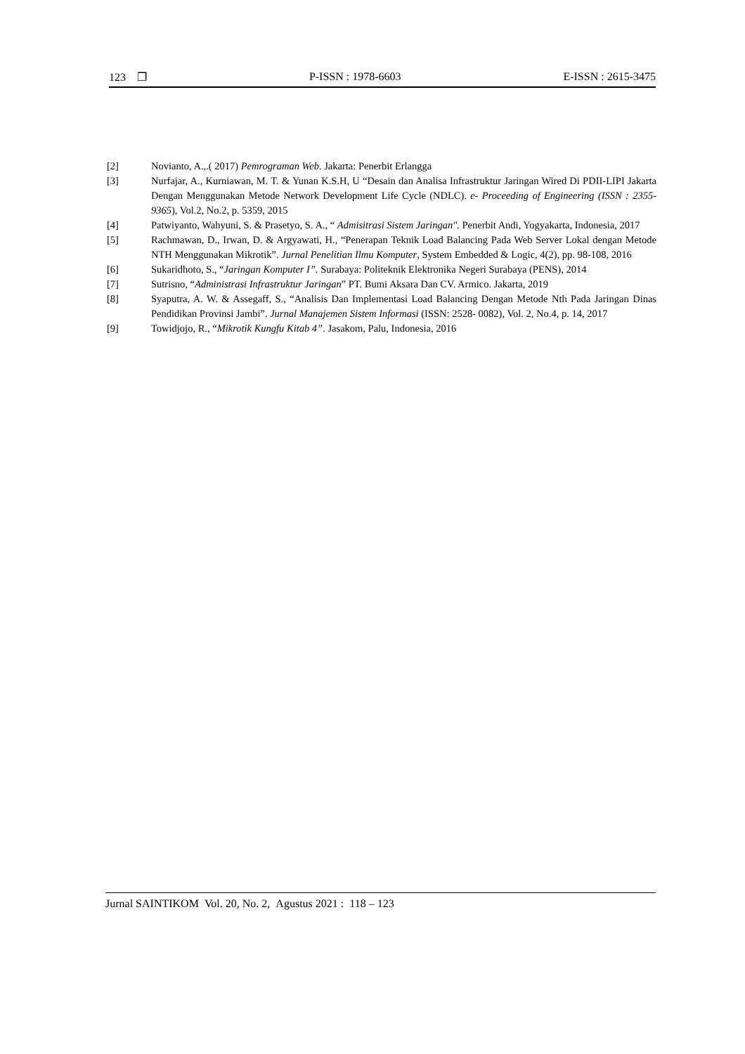123 ❐ P-ISSN : 1978-6603 E-ISSN : 2615-3475
[2] Novianto, A.,.( 2017) Pemrograman Web. Jakarta: Penerbit Erlangga
[3] Nurfajar, A., Kurniawan, M. T. & Yunan K.S.H, U “Desain dan Analisa Infrastruktur Jaringan Wired Di PDII-LIPI Jakarta Dengan Menggunakan Metode Network Development Life Cycle (NDLC). e- Proceeding of Engineering (ISSN : 2355-9365), Vol.2, No.2, p. 5359, 2015
[4] Patwiyanto, Wahyuni, S. & Prasetyo, S. A., “ Admisitrasi Sistem Jaringan". Penerbit Andi, Yogyakarta, Indonesia, 2017
[5] Rachmawan, D., Irwan, D. & Argyawati, H., “Penerapan Teknik Load Balancing Pada Web Server Lokal dengan Metode NTH Menggunakan Mikrotik”. Jurnal Penelitian Ilmu Komputer, System Embedded & Logic, 4(2), pp. 98-108, 2016
[6] Sukaridhoto, S., “Jaringan Komputer I”. Surabaya: Politeknik Elektronika Negeri Surabaya (PENS), 2014
[7] Sutrisno, “Administrasi Infrastruktur Jaringan” PT. Bumi Aksara Dan CV. Armico. Jakarta, 2019
[8] Syaputra, A. W. & Assegaff, S., “Analisis Dan Implementasi Load Balancing Dengan Metode Nth Pada Jaringan Dinas Pendidikan Provinsi Jambi”. Jurnal Manajemen Sistem Informasi (ISSN: 2528- 0082), Vol. 2, No.4, p. 14, 2017
[9] Towidjojo, R., “Mikrotik Kungfu Kitab 4”. Jasakom, Palu, Indonesia, 2016
Jurnal SAINTIKOM Vol. 20, No. 2, Agustus 2021 : 118 – 123